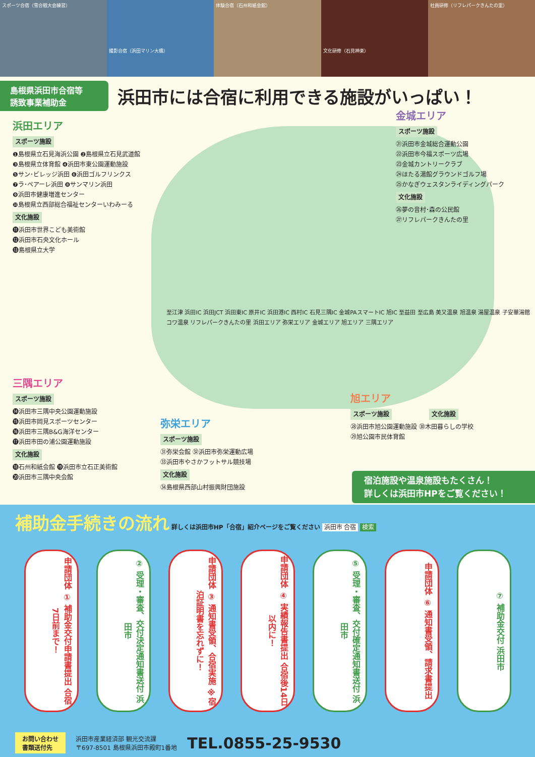スポーツ合宿（雪合戦大会練習）
撮影合宿（浜田マリン大橋） 体験合宿（石州和紙会館）
文化研修（石見神楽） 社員研修（リフレパークきんたの里）
島根県浜田市合宿等
誘致事業補助金
浜田市には合宿に利用できる施設がいっぱい！
浜田エリア
スポーツ施設
❶島根県立石見海浜公園 ❷島根県立石見武道館
❸島根県立体育館 ❹浜田市東公園運動施設
❺サン･ビレッジ浜田 ❻浜田ゴルフリンクス
❼ラ･ペアーレ浜田 ❽サンマリン浜田
❾浜田市健康増進センター
❿島根県立西部総合福祉センターいわみーる
文化施設
⓫浜田市世界こども美術館
⓬浜田市石央文化ホール
⓭島根県立大学
金城エリア
スポーツ施設
㉑浜田市金城総合運動公園
㉒浜田市今福スポーツ広場
㉓金城カントリークラブ
㉔ほたる湯館グラウンドゴルフ場
㉕かなぎウェスタンライディングパーク
文化施設
㉖夢の音村･森の公民館
㉗リフレパークきんたの里
至江津 浜田IC 浜田JCT 浜田東IC 原井IC 浜田港IC 西村IC 石見三隅IC 金城PAスマートIC 旭IC 至益田 至広島 美又温泉 旭温泉 湯屋温泉 子安華湯館 コワ温泉 リフレパークきんたの里 浜田エリア 弥栄エリア 金城エリア 旭エリア 三隅エリア
三隅エリア
スポーツ施設
⓮浜田市三隅中央公園運動施設
⓯浜田市岡見スポーツセンター
⓰浜田市三隅B&G海洋センター
⓱浜田市田の浦公園運動施設
文化施設
⓲石州和紙会館 ⓳浜田市立石正美術館
⓴浜田市三隅中央会館
弥栄エリア
スポーツ施設
㉛弥栄会館 ㉜浜田市弥栄運動広場
㉝浜田市やさかフットサル競技場
文化施設
㉞島根県西部山村振興財団施設
旭エリア
スポーツ施設 文化施設
㉘浜田市旭公園運動施設 ㉚木田暮らしの学校
㉙旭公園市民体育館
宿泊施設や温泉施設もたくさん！
詳しくは浜田市HPをご覧ください！
補助金手続きの流れ
詳しくは浜田市HP「合宿」紹介ページをご覧ください 浜田市 合宿 検索
申請団体 ① 補助金交付申請書提出 合宿7日前まで！
② 受理・審査、交付決定通知書送付 浜田市
申請団体 ③ 通知書受領、合宿実施 ※宿泊証明書を忘れずに！
申請団体 ④ 実績報告書提出 合宿後14日以内に！
⑤ 受理・審査、交付確定通知書送付 浜田市
申請団体 ⑥ 通知書受領、請求書提出
⑦ 補助金交付 浜田市
お問い合わせ
書類送付先
浜田市産業経済部 観光交流課
〒697-8501 島根県浜田市殿町1番地
TEL.0855-25-9530